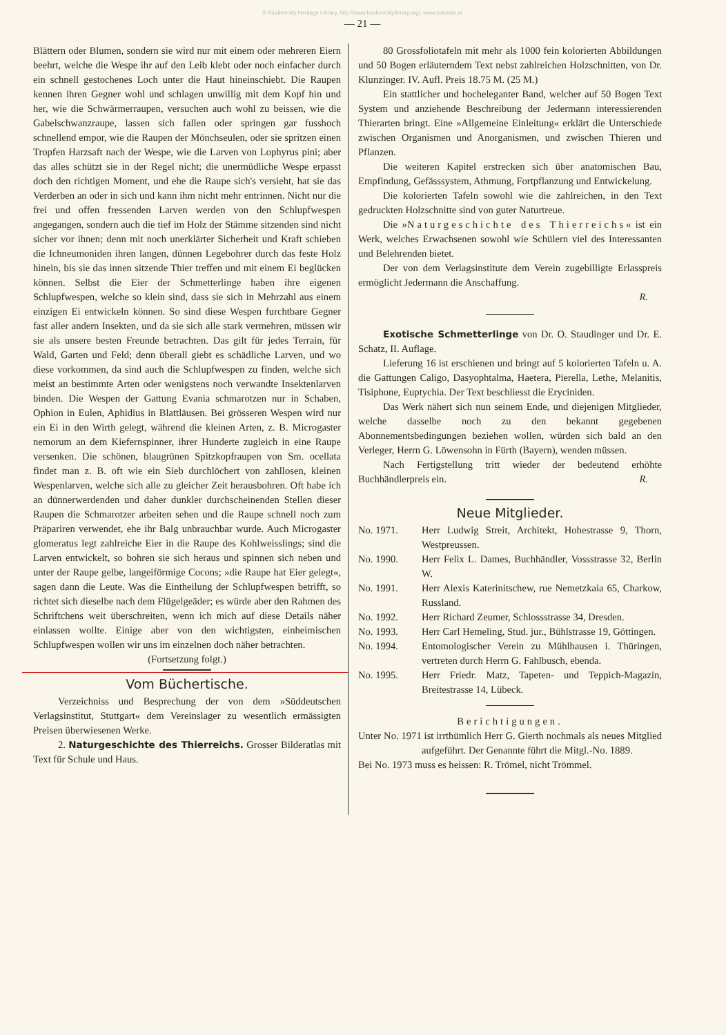© Biodiversity Heritage Library, http://www.biodiversitylibrary.org/; www.zobodat.at
— 21 —
Blättern oder Blumen, sondern sie wird nur mit einem oder mehreren Eiern beehrt, welche die Wespe ihr auf den Leib klebt oder noch einfacher durch ein schnell gestochenes Loch unter die Haut hineinschiebt. Die Raupen kennen ihren Gegner wohl und schlagen unwillig mit dem Kopf hin und her, wie die Schwärmerraupen, versuchen auch wohl zu beissen, wie die Gabelschwanzraupe, lassen sich fallen oder springen gar fusshoch schnellend empor, wie die Raupen der Mönchseulen, oder sie spritzen einen Tropfen Harzsaft nach der Wespe, wie die Larven von Lophyrus pini; aber das alles schützt sie in der Regel nicht; die unermüdliche Wespe erpasst doch den richtigen Moment, und ehe die Raupe sich's versieht, hat sie das Verderben an oder in sich und kann ihm nicht mehr entrinnen. Nicht nur die frei und offen fressenden Larven werden von den Schlupfwespen angegangen, sondern auch die tief im Holz der Stämme sitzenden sind nicht sicher vor ihnen; denn mit noch unerklärter Sicherheit und Kraft schieben die Ichneumoniden ihren langen, dünnen Legebohrer durch das feste Holz hinein, bis sie das innen sitzende Thier treffen und mit einem Ei beglücken können. Selbst die Eier der Schmetterlinge haben ihre eigenen Schlupfwespen, welche so klein sind, dass sie sich in Mehrzahl aus einem einzigen Ei entwickeln können. So sind diese Wespen furchtbare Gegner fast aller andern Insekten, und da sie sich alle stark vermehren, müssen wir sie als unsere besten Freunde betrachten. Das gilt für jedes Terrain, für Wald, Garten und Feld; denn überall giebt es schädliche Larven, und wo diese vorkommen, da sind auch die Schlupfwespen zu finden, welche sich meist an bestimmte Arten oder wenigstens noch verwandte Insektenlarven binden. Die Wespen der Gattung Evania schmarotzen nur in Schaben, Ophion in Eulen, Aphidius in Blattläusen. Bei grösseren Wespen wird nur ein Ei in den Wirth gelegt, während die kleinen Arten, z. B. Microgaster nemorum an dem Kiefernspinner, ihrer Hunderte zugleich in eine Raupe versenken. Die schönen, blaugrünen Spitzkopfraupen von Sm. ocellata findet man z. B. oft wie ein Sieb durchlöchert von zahllosen, kleinen Wespenlarven, welche sich alle zu gleicher Zeit herausbohren. Oft habe ich an dünnerwerdenden und daher dunkler durchscheinenden Stellen dieser Raupen die Schmarotzer arbeiten sehen und die Raupe schnell noch zum Präpariren verwendet, ehe ihr Balg unbrauchbar wurde. Auch Microgaster glomeratus legt zahlreiche Eier in die Raupe des Kohlweisslings; sind die Larven entwickelt, so bohren sie sich heraus und spinnen sich neben und unter der Raupe gelbe, langeiförmige Cocons; »die Raupe hat Eier gelegt«, sagen dann die Leute. Was die Eintheilung der Schlupfwespen betrifft, so richtet sich dieselbe nach dem Flügelgeäder; es würde aber den Rahmen des Schriftchens weit überschreiten, wenn ich mich auf diese Details näher einlassen wollte. Einige aber von den wichtigsten, einheimischen Schlupfwespen wollen wir uns im einzelnen doch näher betrachten.
(Fortsetzung folgt.)
Vom Büchertische.
Verzeichniss und Besprechung der von dem »Süddeutschen Verlagsinstitut, Stuttgart« dem Vereinslager zu wesentlich ermässigten Preisen überwiesenen Werke.
2. Naturgeschichte des Thierreichs. Grosser Bilderatlas mit Text für Schule und Haus.
80 Grossfoliotafeln mit mehr als 1000 fein kolorierten Abbildungen und 50 Bogen erläuterndem Text nebst zahlreichen Holzschnitten, von Dr. Klunzinger. IV. Aufl. Preis 18.75 M. (25 M.)
Ein stattlicher und hocheleganter Band, welcher auf 50 Bogen Text System und anziehende Beschreibung der Jedermann interessierenden Thierarten bringt. Eine »Allgemeine Einleitung« erklärt die Unterschiede zwischen Organismen und Anorganismen, und zwischen Thieren und Pflanzen.
Die weiteren Kapitel erstrecken sich über anatomischen Bau, Empfindung, Gefässsystem, Athmung, Fortpflanzung und Entwickelung.
Die kolorierten Tafeln sowohl wie die zahlreichen, in den Text gedruckten Holzschnitte sind von guter Naturtreue.
Die »Naturgeschichte des Thierreichs« ist ein Werk, welches Erwachsenen sowohl wie Schülern viel des Interessanten und Belehrenden bietet.
Der von dem Verlagsinstitute dem Verein zugebilligte Erlasspreis ermöglicht Jedermann die Anschaffung.
R.
Exotische Schmetterlinge von Dr. O. Staudinger und Dr. E. Schatz, II. Auflage.
Lieferung 16 ist erschienen und bringt auf 5 kolorierten Tafeln u. A. die Gattungen Caligo, Dasyophtalma, Haetera, Pierella, Lethe, Melanitis, Tisiphone, Euptychia. Der Text beschliesst die Eryciniden.
Das Werk nähert sich nun seinem Ende, und diejenigen Mitglieder, welche dasselbe noch zu den bekannt gegebenen Abonnementsbedingungen beziehen wollen, würden sich bald an den Verleger, Herrn G. Löwensohn in Fürth (Bayern), wenden müssen.
Nach Fertigstellung tritt wieder der bedeutend erhöhte Buchhändlerpreis ein. R.
Neue Mitglieder.
| No. 1971. | Herr Ludwig Streit, Architekt, Hohestrasse 9, Thorn, Westpreussen. |
| No. 1990. | Herr Felix L. Dames, Buchhändler, Vossstrasse 32, Berlin W. |
| No. 1991. | Herr Alexis Katerinitschew, rue Nemetzkaia 65, Charkow, Russland. |
| No. 1992. | Herr Richard Zeumer, Schlossstrasse 34, Dresden. |
| No. 1993. | Herr Carl Hemeling, Stud. jur., Bühlstrasse 19, Göttingen. |
| No. 1994. | Entomologischer Verein zu Mühlhausen i. Thüringen, vertreten durch Herrn G. Fahlbusch, ebenda. |
| No. 1995. | Herr Friedr. Matz, Tapeten- und Teppich-Magazin, Breitestrasse 14, Lübeck. |
Berichtigungen.
Unter No. 1971 ist irrthümlich Herr G. Gierth nochmals als neues Mitglied aufgeführt. Der Genannte führt die Mitgl.-No. 1889.
Bei No. 1973 muss es heissen: R. Trömel, nicht Trömmel.